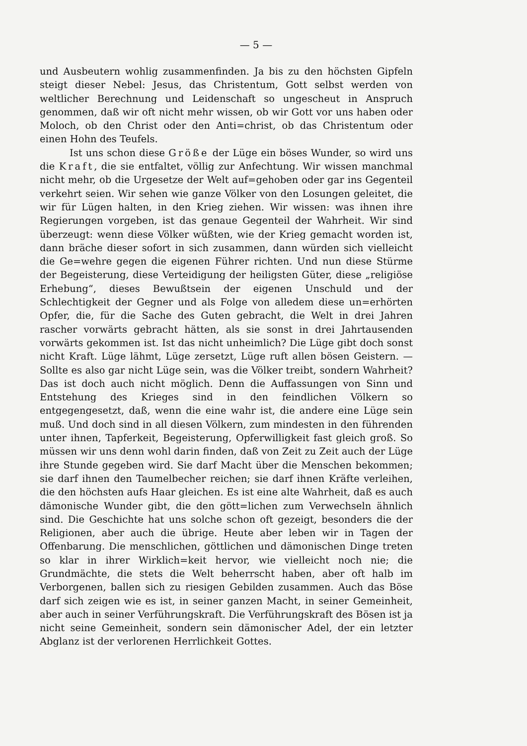— 5 —
und Ausbeutern wohlig zusammenfinden. Ja bis zu den höchsten Gipfeln steigt dieser Nebel: Jesus, das Christentum, Gott selbst werden von weltlicher Berechnung und Leidenschaft so ungescheut in Anspruch genommen, daß wir oft nicht mehr wissen, ob wir Gott vor uns haben oder Moloch, ob den Christ oder den Anti=christ, ob das Christentum oder einen Hohn des Teufels.
Ist uns schon diese Größe der Lüge ein böses Wunder, so wird uns die Kraft, die sie entfaltet, völlig zur Anfechtung. Wir wissen manchmal nicht mehr, ob die Urgesetze der Welt auf=gehoben oder gar ins Gegenteil verkehrt seien. Wir sehen wie ganze Völker von den Losungen geleitet, die wir für Lügen halten, in den Krieg ziehen. Wir wissen: was ihnen ihre Regierungen vorgeben, ist das genaue Gegenteil der Wahrheit. Wir sind überzeugt: wenn diese Völker wüßten, wie der Krieg gemacht worden ist, dann bräche dieser sofort in sich zusammen, dann würden sich vielleicht die Ge=wehre gegen die eigenen Führer richten. Und nun diese Stürme der Begeisterung, diese Verteidigung der heiligsten Güter, diese „religiöse Erhebung“, dieses Bewußtsein der eigenen Unschuld und der Schlechtigkeit der Gegner und als Folge von alledem diese un=erhörten Opfer, die, für die Sache des Guten gebracht, die Welt in drei Jahren rascher vorwärts gebracht hätten, als sie sonst in drei Jahrtausenden vorwärts gekommen ist. Ist das nicht unheimlich? Die Lüge gibt doch sonst nicht Kraft. Lüge lähmt, Lüge zersetzt, Lüge ruft allen bösen Geistern. — Sollte es also gar nicht Lüge sein, was die Völker treibt, sondern Wahrheit? Das ist doch auch nicht möglich. Denn die Auffassungen von Sinn und Entstehung des Krieges sind in den feindlichen Völkern so entgegengesetzt, daß, wenn die eine wahr ist, die andere eine Lüge sein muß. Und doch sind in all diesen Völkern, zum mindesten in den führenden unter ihnen, Tapferkeit, Begeisterung, Opferwilligkeit fast gleich groß. So müssen wir uns denn wohl darin finden, daß von Zeit zu Zeit auch der Lüge ihre Stunde gegeben wird. Sie darf Macht über die Menschen bekommen; sie darf ihnen den Taumelbecher reichen; sie darf ihnen Kräfte verleihen, die den höchsten aufs Haar gleichen. Es ist eine alte Wahrheit, daß es auch dämonische Wunder gibt, die den gött=lichen zum Verwechseln ähnlich sind. Die Geschichte hat uns solche schon oft gezeigt, besonders die der Religionen, aber auch die übrige. Heute aber leben wir in Tagen der Offenbarung. Die menschlichen, göttlichen und dämonischen Dinge treten so klar in ihrer Wirklich=keit hervor, wie vielleicht noch nie; die Grundmächte, die stets die Welt beherrscht haben, aber oft halb im Verborgenen, ballen sich zu riesigen Gebilden zusammen. Auch das Böse darf sich zeigen wie es ist, in seiner ganzen Macht, in seiner Gemeinheit, aber auch in seiner Verführungskraft. Die Verführungskraft des Bösen ist ja nicht seine Gemeinheit, sondern sein dämonischer Adel, der ein letzter Abglanz ist der verlorenen Herrlichkeit Gottes.